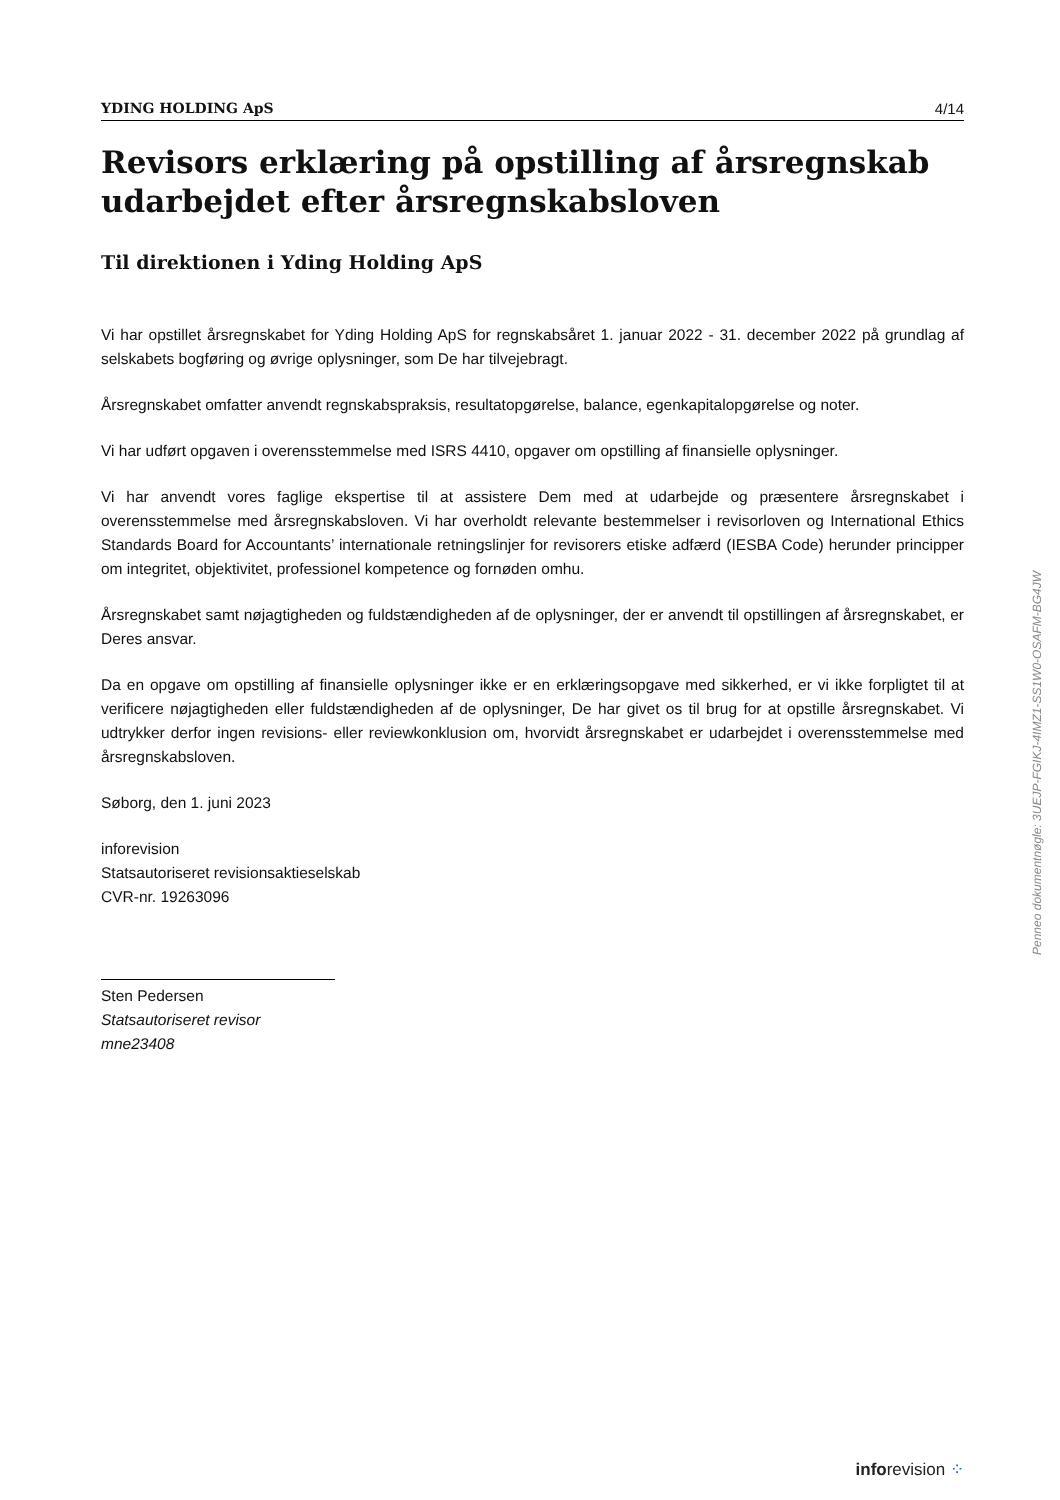YDING HOLDING ApS 4/14
Revisors erklæring på opstilling af årsregnskab udarbejdet efter årsregnskabsloven
Til direktionen i Yding Holding ApS
Vi har opstillet årsregnskabet for Yding Holding ApS for regnskabsåret 1. januar 2022 - 31. december 2022 på grundlag af selskabets bogføring og øvrige oplysninger, som De har tilvejebragt.
Årsregnskabet omfatter anvendt regnskabspraksis, resultatopgørelse, balance, egenkapitalopgørelse og noter.
Vi har udført opgaven i overensstemmelse med ISRS 4410, opgaver om opstilling af finansielle oplysninger.
Vi har anvendt vores faglige ekspertise til at assistere Dem med at udarbejde og præsentere årsregnskabet i overensstemmelse med årsregnskabsloven. Vi har overholdt relevante bestemmelser i revisorloven og International Ethics Standards Board for Accountants’ internationale retningslinjer for revisorers etiske adfærd (IESBA Code) herunder principper om integritet, objektivitet, professionel kompetence og fornøden omhu.
Årsregnskabet samt nøjagtigheden og fuldstændigheden af de oplysninger, der er anvendt til opstillingen af årsregnskabet, er Deres ansvar.
Da en opgave om opstilling af finansielle oplysninger ikke er en erklæringsopgave med sikkerhed, er vi ikke forpligtet til at verificere nøjagtigheden eller fuldstændigheden af de oplysninger, De har givet os til brug for at opstille årsregnskabet. Vi udtrykker derfor ingen revisions- eller reviewkonklusion om, hvorvidt årsregnskabet er udarbejdet i overensstemmelse med årsregnskabsloven.
Søborg, den 1. juni 2023
inforevision
Statsautoriseret revisionsaktieselskab
CVR-nr. 19263096
Sten Pedersen
Statsautoriseret revisor
mne23408
Penneo dokumentnøgle: 3UEJP-FGIKJ-4IMZ1-SS1W0-OSAFM-BG4JW
inforevision ⁘